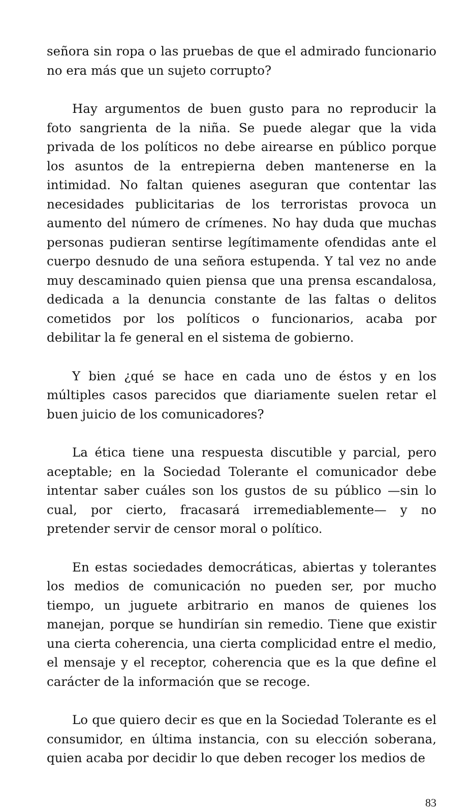señora sin ropa o las pruebas de que el admirado funcionario no era más que un sujeto corrupto?
Hay argumentos de buen gusto para no reproducir la foto sangrienta de la niña. Se puede alegar que la vida privada de los políticos no debe airearse en público porque los asuntos de la entrepierna deben mantenerse en la intimidad. No faltan quienes aseguran que contentar las necesidades publicitarias de los terroristas provoca un aumento del número de crímenes. No hay duda que muchas personas pudieran sentirse legítimamente ofendidas ante el cuerpo desnudo de una señora estupenda. Y tal vez no ande muy descaminado quien piensa que una prensa escandalosa, dedicada a la denuncia constante de las faltas o delitos cometidos por los políticos o funcionarios, acaba por debilitar la fe general en el sistema de gobierno.
Y bien ¿qué se hace en cada uno de éstos y en los múltiples casos parecidos que diariamente suelen retar el buen juicio de los comunicadores?
La ética tiene una respuesta discutible y parcial, pero aceptable; en la Sociedad Tolerante el comunicador debe intentar saber cuáles son los gustos de su público —sin lo cual, por cierto, fracasará irremediablemente— y no pretender servir de censor moral o político.
En estas sociedades democráticas, abiertas y tolerantes los medios de comunicación no pueden ser, por mucho tiempo, un juguete arbitrario en manos de quienes los manejan, porque se hundirían sin remedio. Tiene que existir una cierta coherencia, una cierta complicidad entre el medio, el mensaje y el receptor, coherencia que es la que define el carácter de la información que se recoge.
Lo que quiero decir es que en la Sociedad Tolerante es el consumidor, en última instancia, con su elección soberana, quien acaba por decidir lo que deben recoger los medios de
83